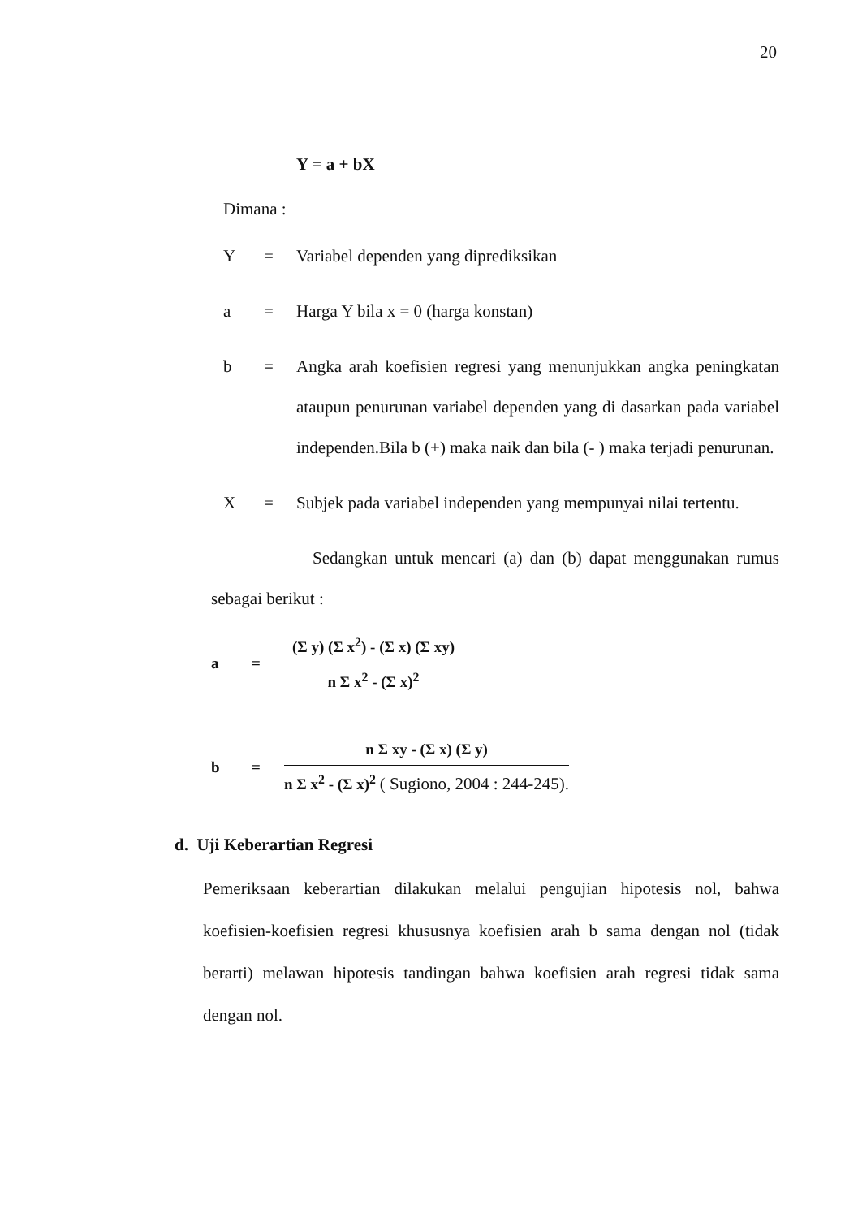20
Y = a + bX
Dimana :
Y = Variabel dependen yang diprediksikan
a = Harga Y bila x = 0 (harga konstan)
b = Angka arah koefisien regresi yang menunjukkan angka peningkatan ataupun penurunan variabel dependen yang di dasarkan pada variabel independen.Bila b (+) maka naik dan bila (- ) maka terjadi penurunan.
X = Subjek pada variabel independen yang mempunyai nilai tertentu.
Sedangkan untuk mencari (a) dan (b) dapat menggunakan rumus sebagai berikut :
a =
(Σ y) (Σ x<sup>2</sup>) - (Σ x) (Σ xy)
n Σ x<sup>2</sup> - (Σ x)<sup>2</sup>
b =
n Σ xy - (Σ x) (Σ y)
n Σ x<sup>2</sup> - (Σ x)<sup>2</sup> ( Sugiono, 2004 : 244-245).
d. Uji Keberartian Regresi
Pemeriksaan keberartian dilakukan melalui pengujian hipotesis nol, bahwa koefisien-koefisien regresi khususnya koefisien arah b sama dengan nol (tidak berarti) melawan hipotesis tandingan bahwa koefisien arah regresi tidak sama dengan nol.